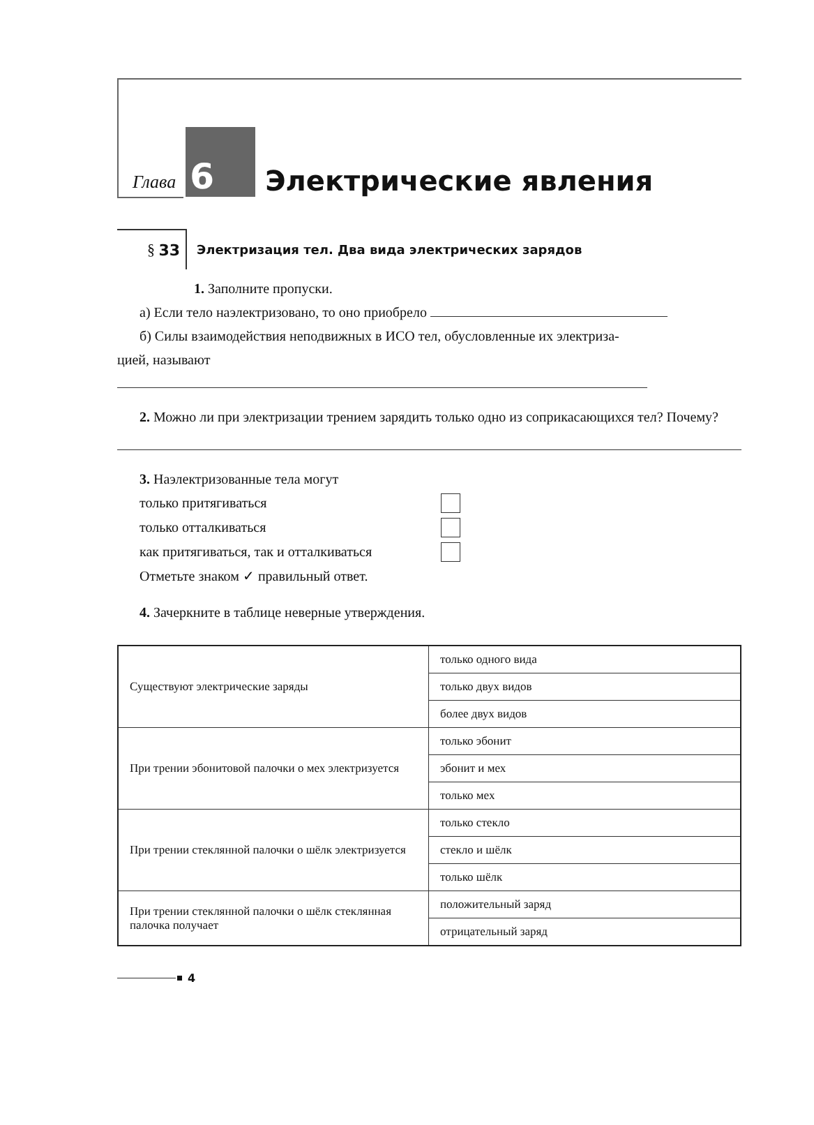Глава
6
Электрические явления
§ 33
Электризация тел. Два вида электрических зарядов
1. Заполните пропуски.
а) Если тело наэлектризовано, то оно приобрело
б) Силы взаимодействия неподвижных в ИСО тел, обусловленные их электриза-
цией, называют
2. Можно ли при электризации трением зарядить только одно из соприкасающихся тел? Почему?
3. Наэлектризованные тела могут
только притягиваться
только отталкиваться
как притягиваться, так и отталкиваться
Отметьте знаком ✓ правильный ответ.
4. Зачеркните в таблице неверные утверждения.
| Существуют электрические заряды | только одного вида |
| | только двух видов |
| | более двух видов |
| При трении эбонитовой палочки о мех электризуется | только эбонит |
| | эбонит и мех |
| | только мех |
| При трении стеклянной палочки о шёлк электризуется | только стекло |
| | стекло и шёлк |
| | только шёлк |
| При трении стеклянной палочки о шёлк стеклянная палочка получает | положительный заряд |
| | отрицательный заряд |
4